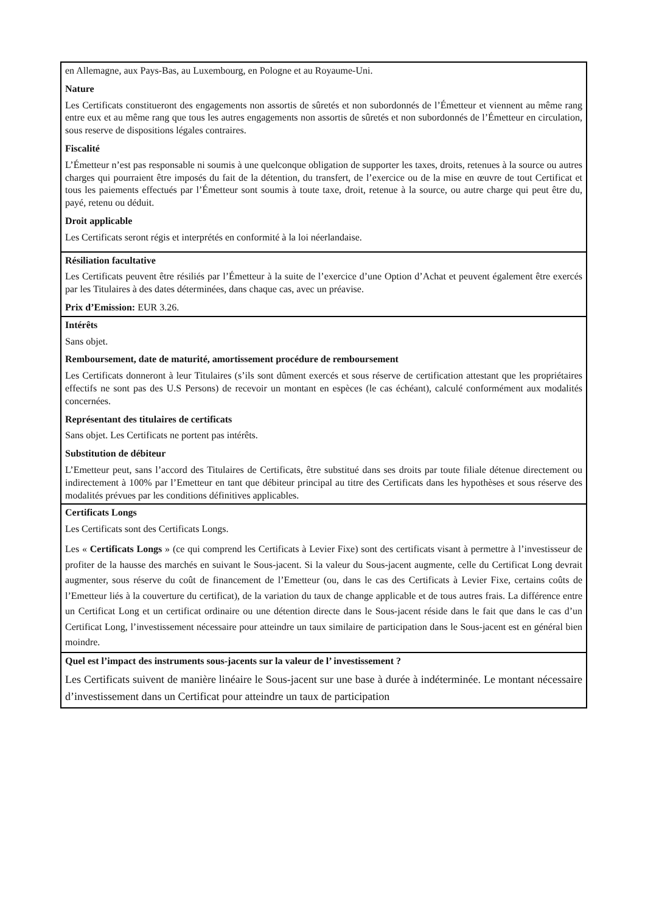| en Allemagne, aux Pays-Bas, au Luxembourg, en Pologne et au Royaume-Uni. Nature Les Certificats constitueront des engagements non assortis de sûretés et non subordonnés de l’Émetteur et viennent au même rang entre eux et au même rang que tous les autres engagements non assortis de sûretés et non subordonnés de l’Émetteur en circulation, sous reserve de dispositions légales contraires. Fiscalité L’Émetteur n’est pas responsable ni soumis à une quelconque obligation de supporter les taxes, droits, retenues à la source ou autres charges qui pourraient être imposés du fait de la détention, du transfert, de l’exercice ou de la mise en œuvre de tout Certificat et tous les paiements effectués par l’Émetteur sont soumis à toute taxe, droit, retenue à la source, ou autre charge qui peut être du, payé, retenu ou déduit. Droit applicable Les Certificats seront régis et interprétés en conformité à la loi néerlandaise. |
| Résiliation facultative Les Certificats peuvent être résiliés par l’Émetteur à la suite de l’exercice d’une Option d’Achat et peuvent également être exercés par les Titulaires à des dates déterminées, dans chaque cas, avec un préavise. Prix d’Emission: EUR 3.26. |
| Intérêts Sans objet. Remboursement, date de maturité, amortissement procédure de remboursement Les Certificats donneront à leur Titulaires (s’ils sont dûment exercés et sous réserve de certification attestant que les propriétaires effectifs ne sont pas des U.S Persons) de recevoir un montant en espèces (le cas échéant), calculé conformément aux modalités concernées. Représentant des titulaires de certificats Sans objet. Les Certificats ne portent pas intérêts. Substitution de débiteur L’Emetteur peut, sans l’accord des Titulaires de Certificats, être substitué dans ses droits par toute filiale détenue directement ou indirectement à 100% par l’Emetteur en tant que débiteur principal au titre des Certificats dans les hypothèses et sous réserve des modalités prévues par les conditions définitives applicables. |
| Certificats Longs Les Certificats sont des Certificats Longs. Les « Certificats Longs » (ce qui comprend les Certificats à Levier Fixe) sont des certificats visant à permettre à l’investisseur de profiter de la hausse des marchés en suivant le Sous-jacent. Si la valeur du Sous-jacent augmente, celle du Certificat Long devrait augmenter, sous réserve du coût de financement de l’Emetteur (ou, dans le cas des Certificats à Levier Fixe, certains coûts de l’Emetteur liés à la couverture du certificat), de la variation du taux de change applicable et de tous autres frais. La différence entre un Certificat Long et un certificat ordinaire ou une détention directe dans le Sous-jacent réside dans le fait que dans le cas d’un Certificat Long, l’investissement nécessaire pour atteindre un taux similaire de participation dans le Sous-jacent est en général bien moindre. |
| Quel est l’impact des instruments sous-jacents sur la valeur de l’ investissement ? Les Certificats suivent de manière linéaire le Sous-jacent sur une base à durée à indéterminée. Le montant nécessaire d’investissement dans un Certificat pour atteindre un taux de participation |